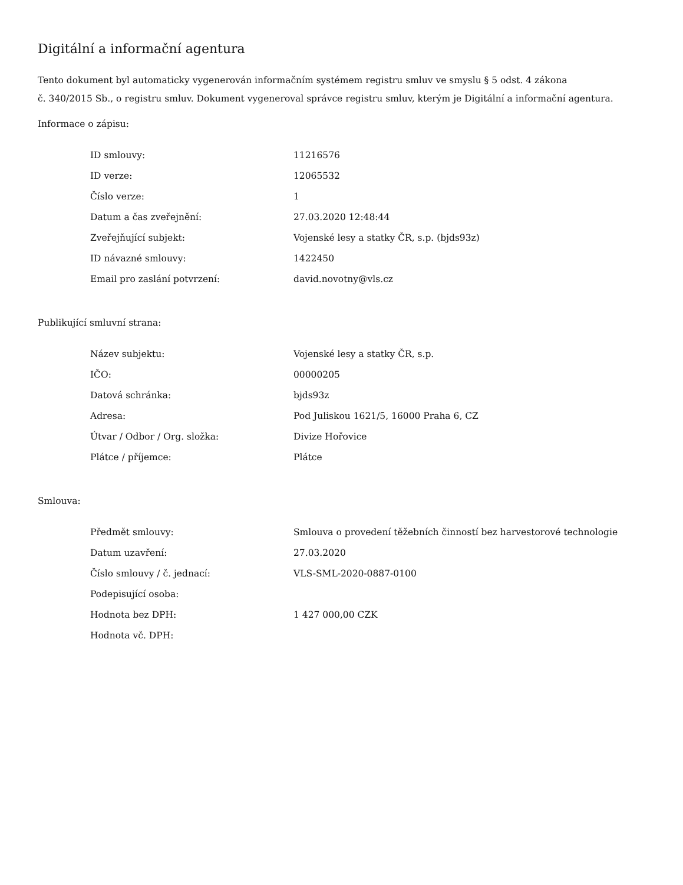Digitální a informační agentura
Tento dokument byl automaticky vygenerován informačním systémem registru smluv ve smyslu § 5 odst. 4 zákona
č. 340/2015 Sb., o registru smluv. Dokument vygeneroval správce registru smluv, kterým je Digitální a informační agentura.
Informace o zápisu:
| ID smlouvy: | 11216576 |
| ID verze: | 12065532 |
| Číslo verze: | 1 |
| Datum a čas zveřejnění: | 27.03.2020 12:48:44 |
| Zveřejňující subjekt: | Vojenské lesy a statky ČR, s.p. (bjds93z) |
| ID návazné smlouvy: | 1422450 |
| Email pro zaslání potvrzení: | david.novotny@vls.cz |
Publikující smluvní strana:
| Název subjektu: | Vojenské lesy a statky ČR, s.p. |
| IČO: | 00000205 |
| Datová schránka: | bjds93z |
| Adresa: | Pod Juliskou 1621/5, 16000 Praha 6, CZ |
| Útvar / Odbor / Org. složka: | Divize Hořovice |
| Plátce / příjemce: | Plátce |
Smlouva:
| Předmět smlouvy: | Smlouva o provedení těžebních činností bez harvestorové technologie |
| Datum uzavření: | 27.03.2020 |
| Číslo smlouvy / č. jednací: | VLS-SML-2020-0887-0100 |
| Podepisující osoba: | |
| Hodnota bez DPH: | 1 427 000,00 CZK |
| Hodnota vč. DPH: | |